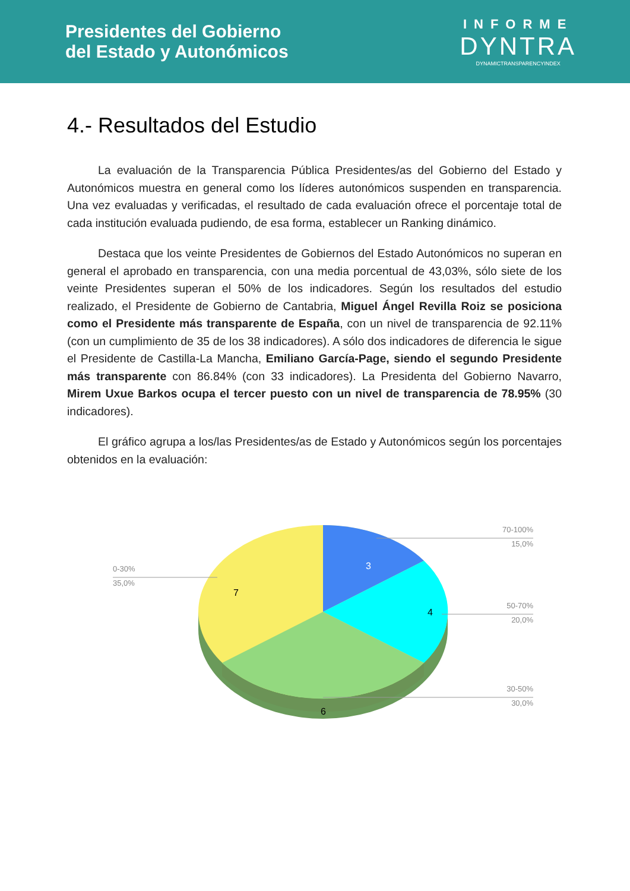Presidentes del Gobierno
del Estado y Autonómicos
INFORME
DYNTRA
DYNAMICTRANSPARENCYINDEX
4.- Resultados del Estudio
La evaluación de la Transparencia Pública Presidentes/as del Gobierno del Estado y Autonómicos muestra en general como los líderes autonómicos suspenden en transparencia. Una vez evaluadas y verificadas, el resultado de cada evaluación ofrece el porcentaje total de cada institución evaluada pudiendo, de esa forma, establecer un Ranking dinámico.
Destaca que los veinte Presidentes de Gobiernos del Estado Autonómicos no superan en general el aprobado en transparencia, con una media porcentual de 43,03%, sólo siete de los veinte Presidentes superan el 50% de los indicadores. Según los resultados del estudio realizado, el Presidente de Gobierno de Cantabria, Miguel Ángel Revilla Roiz se posiciona como el Presidente más transparente de España, con un nivel de transparencia de 92.11% (con un cumplimiento de 35 de los 38 indicadores). A sólo dos indicadores de diferencia le sigue el Presidente de Castilla-La Mancha, Emiliano García-Page, siendo el segundo Presidente más transparente con 86.84% (con 33 indicadores). La Presidenta del Gobierno Navarro, Mirem Uxue Barkos ocupa el tercer puesto con un nivel de transparencia de 78.95% (30 indicadores).
El gráfico agrupa a los/las Presidentes/as de Estado y Autonómicos según los porcentajes obtenidos en la evaluación:
3
4
6
7
70-100%
15,0%
50-70%
20,0%
30-50%
30,0%
0-30%
35,0%